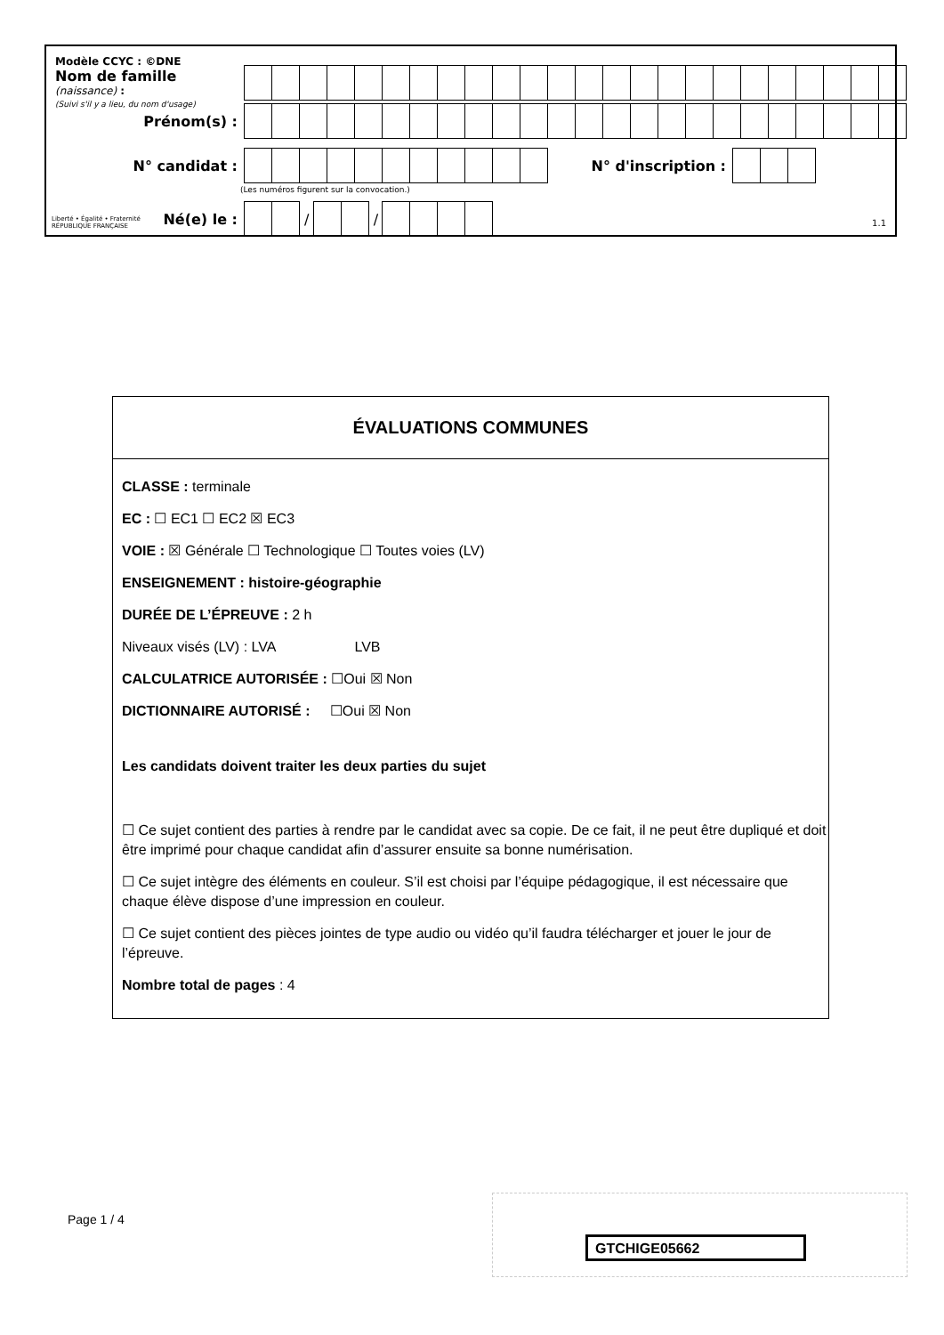Modèle CCYC : ©DNE
Nom de famille (naissance) :
(Suivi s'il y a lieu, du nom d'usage)
Prénom(s) :
N° candidat : N° d'inscription :
(Les numéros figurent sur la convocation.)
Liberté • Égalité • Fraternité
RÉPUBLIQUE FRANÇAISE
Né(e) le :
/
/
1.1
ÉVALUATIONS COMMUNES
CLASSE : terminale
EC : ☐ EC1 ☐ EC2 ☒ EC3
VOIE : ☒ Générale ☐ Technologique ☐ Toutes voies (LV)
ENSEIGNEMENT : histoire-géographie
DURÉE DE L’ÉPREUVE : 2 h
Niveaux visés (LV) : LVA LVB
CALCULATRICE AUTORISÉE : ☐Oui ☒ Non
DICTIONNAIRE AUTORISÉ : ☐Oui ☒ Non
Les candidats doivent traiter les deux parties du sujet
☐ Ce sujet contient des parties à rendre par le candidat avec sa copie. De ce fait, il ne peut être dupliqué et doit être imprimé pour chaque candidat afin d’assurer ensuite sa bonne numérisation.
☐ Ce sujet intègre des éléments en couleur. S’il est choisi par l’équipe pédagogique, il est nécessaire que chaque élève dispose d’une impression en couleur.
☐ Ce sujet contient des pièces jointes de type audio ou vidéo qu’il faudra télécharger et jouer le jour de l’épreuve.
Nombre total de pages : 4
Page 1 / 4
GTCHIGE05662